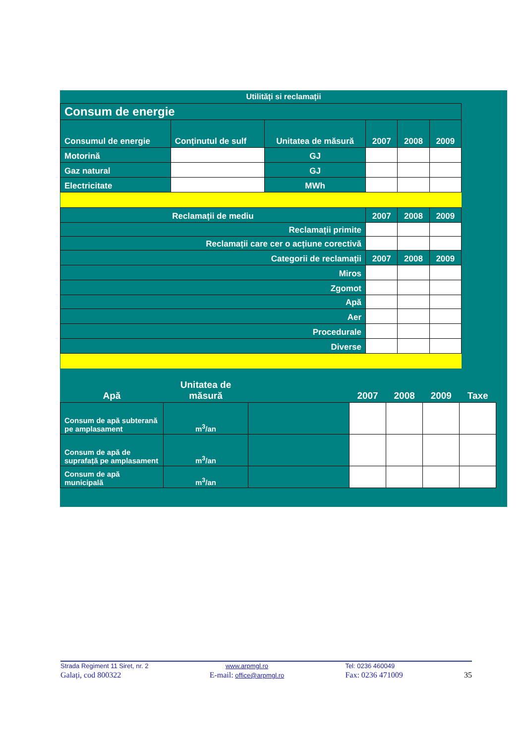Utilități si reclamații
| Consum de energie | | | | | |
| Consumul de energie | Conținutul de sulf | Unitatea de măsură | 2007 | 2008 | 2009 |
| Motorină | | GJ | | | |
| Gaz natural | | GJ | | | |
| Electricitate | | MWh | | | |
| Reclamații de mediu | | | 2007 | 2008 | 2009 |
| Reclamații primite | | | | | |
| Reclamații care cer o acțiune corectivă | | | | | |
| Categorii de reclamații | | | 2007 | 2008 | 2009 |
| Miros | | | | | |
| Zgomot | | | | | |
| Apă | | | | | |
| Aer | | | | | |
| Procedurale | | | | | |
| Diverse | | | | | |
| Apă | Unitatea de măsură | | 2007 | 2008 | 2009 | Taxe |
| Consum de apă subterană pe amplasament | m<sup>3</sup>/an | | | | | |
| Consum de apă de suprafață pe amplasament | m<sup>3</sup>/an | | | | | |
| Consum de apă municipală | m<sup>3</sup>/an | | | | | |
Strada Regiment 11 Siret, nr. 2
Galați, cod 800322
www.arpmgl.ro
E-mail: office@arpmgl.ro
Tel: 0236 460049
Fax: 0236 471009
35